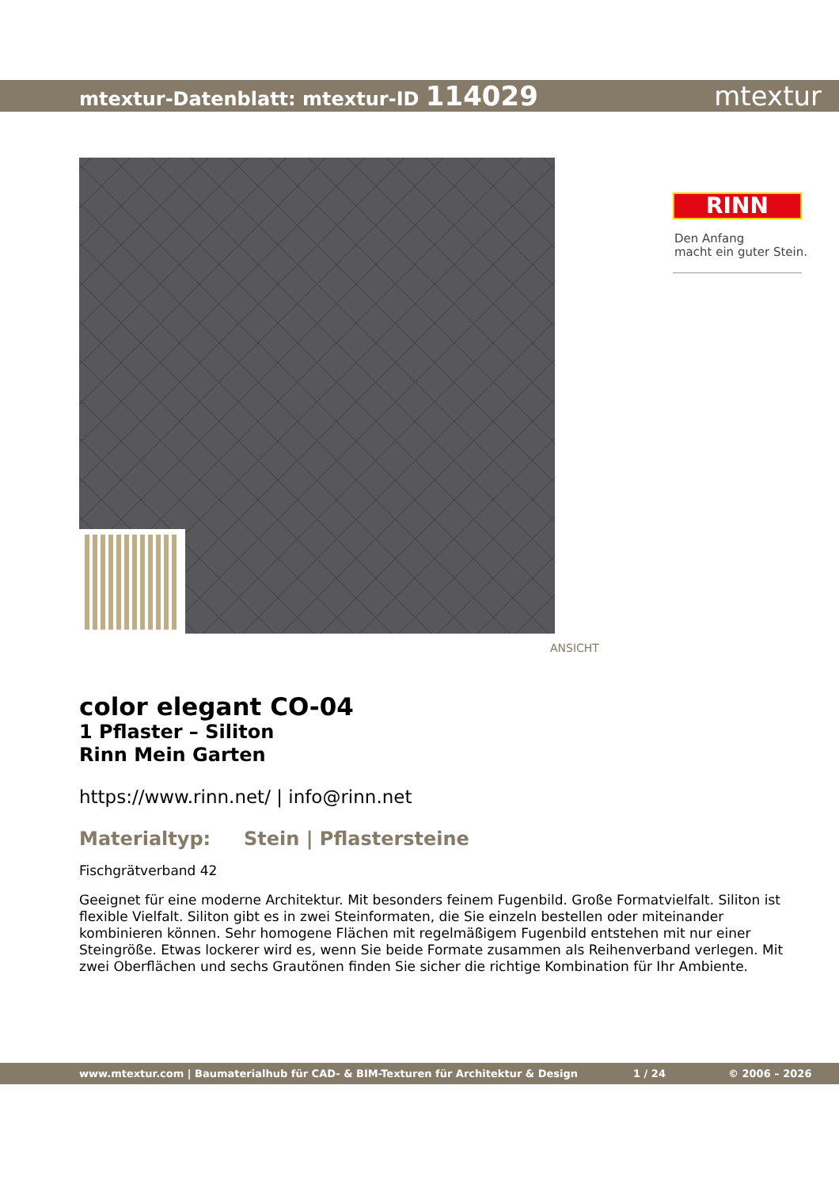mtextur-Datenblatt: mtextur-ID 114029
mtextur
RINN
Den Anfang
macht ein guter Stein.
ANSICHT
color elegant CO-04
1 Pflaster – Siliton
Rinn Mein Garten
https://www.rinn.net/ | info@rinn.net
Materialtyp: Stein | Pflastersteine
Fischgrätverband 42
Geeignet für eine moderne Architektur. Mit besonders feinem Fugenbild. Große Formatvielfalt. Siliton ist flexible Vielfalt. Siliton gibt es in zwei Steinformaten, die Sie einzeln bestellen oder miteinander kombinieren können. Sehr homogene Flächen mit regelmäßigem Fugenbild entstehen mit nur einer Steingröße. Etwas lockerer wird es, wenn Sie beide Formate zusammen als Reihenverband verlegen. Mit zwei Oberflächen und sechs Grautönen finden Sie sicher die richtige Kombination für Ihr Ambiente.
www.mtextur.com | Baumaterialhub für CAD- & BIM-Texturen für Architektur & Design 1 / 24 © 2006 – 2026